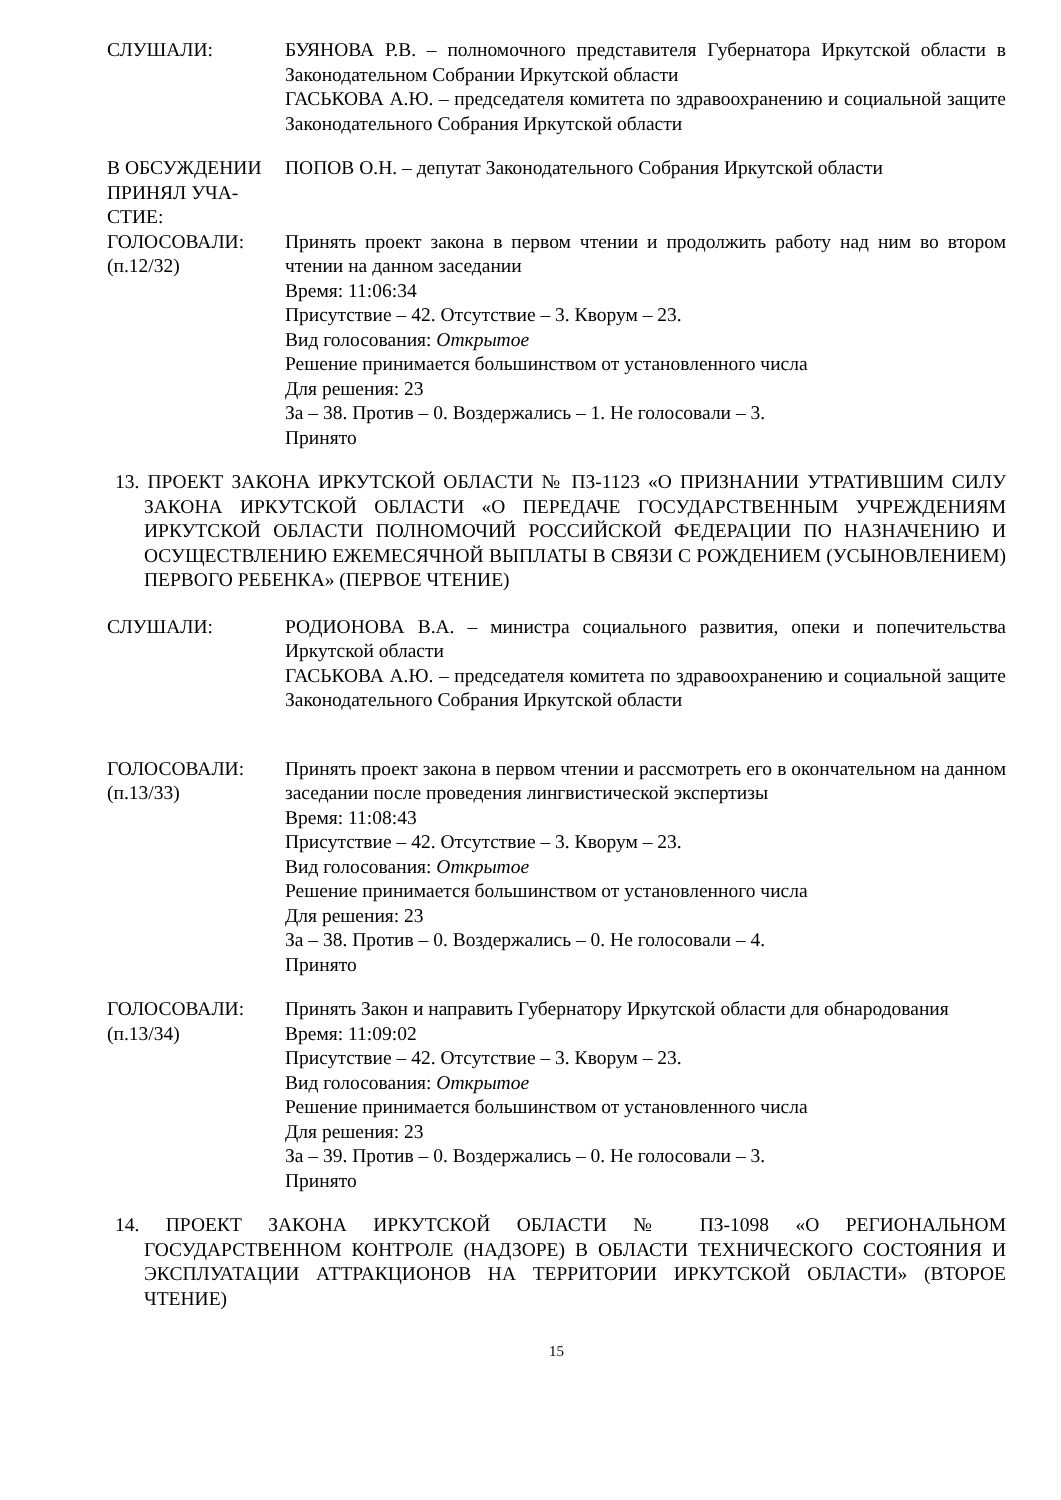СЛУШАЛИ: БУЯНОВА Р.В. – полномочного представителя Губернатора Иркутской области в Законодательном Собрании Иркутской области
ГАСЬКОВА А.Ю. – председателя комитета по здравоохранению и социальной защите Законодательного Собрания Иркутской области
В ОБСУЖДЕНИИ ПРИНЯЛ УЧА-СТИЕ:
ПОПОВ О.Н. – депутат Законодательного Собрания Иркутской области
ГОЛОСОВАЛИ:
(п.12/32)
Принять проект закона в первом чтении и продолжить работу над ним во втором чтении на данном заседании
Время: 11:06:34
Присутствие – 42. Отсутствие – 3. Кворум – 23.
Вид голосования: Открытое
Решение принимается большинством от установленного числа
Для решения: 23
За – 38. Против – 0. Воздержались – 1. Не голосовали – 3.
Принято
13. ПРОЕКТ ЗАКОНА ИРКУТСКОЙ ОБЛАСТИ № ПЗ-1123 «О ПРИЗНАНИИ УТРАТИВШИМ СИЛУ ЗАКОНА ИРКУТСКОЙ ОБЛАСТИ «О ПЕРЕДАЧЕ ГОСУДАРСТВЕННЫМ УЧРЕЖДЕНИЯМ ИРКУТСКОЙ ОБЛАСТИ ПОЛНОМОЧИЙ РОССИЙСКОЙ ФЕДЕРАЦИИ ПО НАЗНАЧЕНИЮ И ОСУЩЕСТВЛЕНИЮ ЕЖЕМЕСЯЧНОЙ ВЫПЛАТЫ В СВЯЗИ С РОЖДЕНИЕМ (УСЫНОВЛЕНИЕМ) ПЕРВОГО РЕБЕНКА» (ПЕРВОЕ ЧТЕНИЕ)
СЛУШАЛИ: РОДИОНОВА В.А. – министра социального развития, опеки и попечительства Иркутской области
ГАСЬКОВА А.Ю. – председателя комитета по здравоохранению и социальной защите Законодательного Собрания Иркутской области
ГОЛОСОВАЛИ:
(п.13/33)
Принять проект закона в первом чтении и рассмотреть его в окончательном на данном заседании после проведения лингвистической экспертизы
Время: 11:08:43
Присутствие – 42. Отсутствие – 3. Кворум – 23.
Вид голосования: Открытое
Решение принимается большинством от установленного числа
Для решения: 23
За – 38. Против – 0. Воздержались – 0. Не голосовали – 4.
Принято
ГОЛОСОВАЛИ:
(п.13/34)
Принять Закон и направить Губернатору Иркутской области для обнародования
Время: 11:09:02
Присутствие – 42. Отсутствие – 3. Кворум – 23.
Вид голосования: Открытое
Решение принимается большинством от установленного числа
Для решения: 23
За – 39. Против – 0. Воздержались – 0. Не голосовали – 3.
Принято
14. ПРОЕКТ ЗАКОНА ИРКУТСКОЙ ОБЛАСТИ № ПЗ-1098 «О РЕГИОНАЛЬНОМ ГОСУДАРСТВЕННОМ КОНТРОЛЕ (НАДЗОРЕ) В ОБЛАСТИ ТЕХНИЧЕСКОГО СОСТОЯНИЯ И ЭКСПЛУАТАЦИИ АТТРАКЦИОНОВ НА ТЕРРИТОРИИ ИРКУТСКОЙ ОБЛАСТИ» (ВТОРОЕ ЧТЕНИЕ)
15